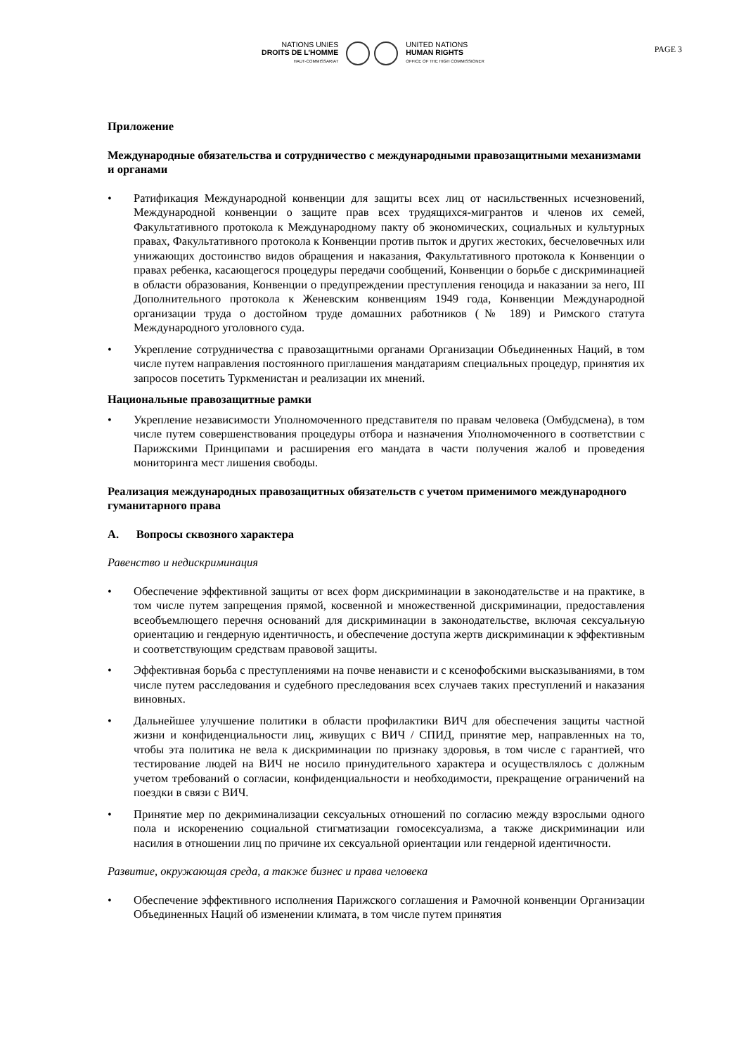NATIONS UNIES
DROITS DE L'HOMME
HAUT-COMMISSARIAT
UNITED NATIONS
HUMAN RIGHTS
OFFICE OF THE HIGH COMMISSIONER
PAGE 3
Приложение
Международные обязательства и сотрудничество с международными правозащитными механизмами и органами
• Ратификация Международной конвенции для защиты всех лиц от насильственных исчезновений, Международной конвенции о защите прав всех трудящихся-мигрантов и членов их семей, Факультативного протокола к Международному пакту об экономических, социальных и культурных правах, Факультативного протокола к Конвенции против пыток и других жестоких, бесчеловечных или унижающих достоинство видов обращения и наказания, Факультативного протокола к Конвенции о правах ребенка, касающегося процедуры передачи сообщений, Конвенции о борьбе с дискриминацией в области образования, Конвенции о предупреждении преступления геноцида и наказании за него, III Дополнительного протокола к Женевским конвенциям 1949 года, Конвенции Международной организации труда о достойном труде домашних работников (№ 189) и Римского статута Международного уголовного суда.
• Укрепление сотрудничества с правозащитными органами Организации Объединенных Наций, в том числе путем направления постоянного приглашения мандатариям специальных процедур, принятия их запросов посетить Туркменистан и реализации их мнений.
Национальные правозащитные рамки
• Укрепление независимости Уполномоченного представителя по правам человека (Омбудсмена), в том числе путем совершенствования процедуры отбора и назначения Уполномоченного в соответствии с Парижскими Принципами и расширения его мандата в части получения жалоб и проведения мониторинга мест лишения свободы.
Реализация международных правозащитных обязательств с учетом применимого международного гуманитарного права
A. Вопросы сквозного характера
Равенство и недискриминация
• Обеспечение эффективной защиты от всех форм дискриминации в законодательстве и на практике, в том числе путем запрещения прямой, косвенной и множественной дискриминации, предоставления всеобъемлющего перечня оснований для дискриминации в законодательстве, включая сексуальную ориентацию и гендерную идентичность, и обеспечение доступа жертв дискриминации к эффективным и соответствующим средствам правовой защиты.
• Эффективная борьба с преступлениями на почве ненависти и с ксенофобскими высказываниями, в том числе путем расследования и судебного преследования всех случаев таких преступлений и наказания виновных.
• Дальнейшее улучшение политики в области профилактики ВИЧ для обеспечения защиты частной жизни и конфиденциальности лиц, живущих с ВИЧ / СПИД, принятие мер, направленных на то, чтобы эта политика не вела к дискриминации по признаку здоровья, в том числе с гарантией, что тестирование людей на ВИЧ не носило принудительного характера и осуществлялось с должным учетом требований о согласии, конфиденциальности и необходимости, прекращение ограничений на поездки в связи с ВИЧ.
• Принятие мер по декриминализации сексуальных отношений по согласию между взрослыми одного пола и искоренению социальной стигматизации гомосексуализма, а также дискриминации или насилия в отношении лиц по причине их сексуальной ориентации или гендерной идентичности.
Развитие, окружающая среда, а также бизнес и права человека
• Обеспечение эффективного исполнения Парижского соглашения и Рамочной конвенции Организации Объединенных Наций об изменении климата, в том числе путем принятия